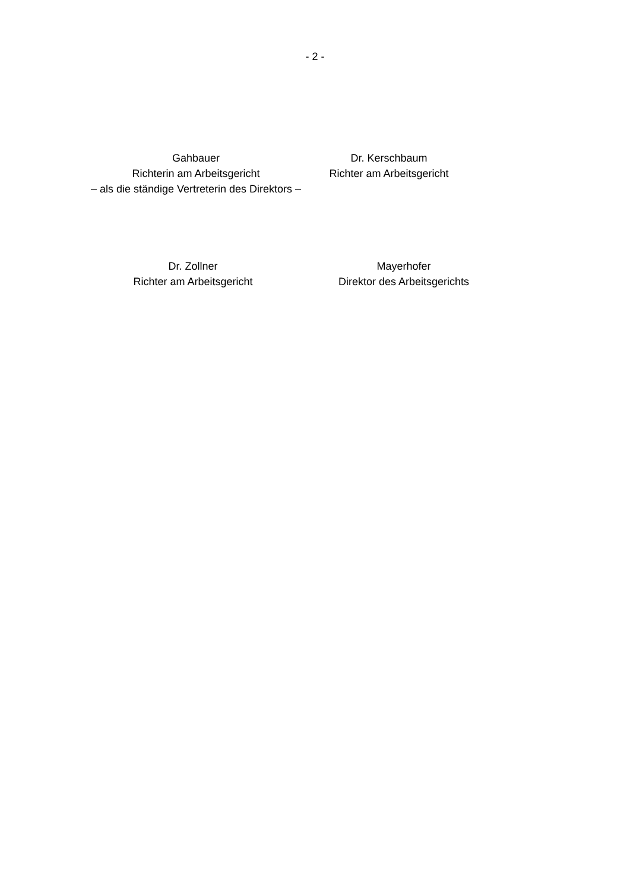- 2 -
Gahbauer
Richterin am Arbeitsgericht
– als die ständige Vertreterin des Direktors –
Dr. Kerschbaum
Richter am Arbeitsgericht
Dr. Zollner
Richter am Arbeitsgericht
Mayerhofer
Direktor des Arbeitsgerichts